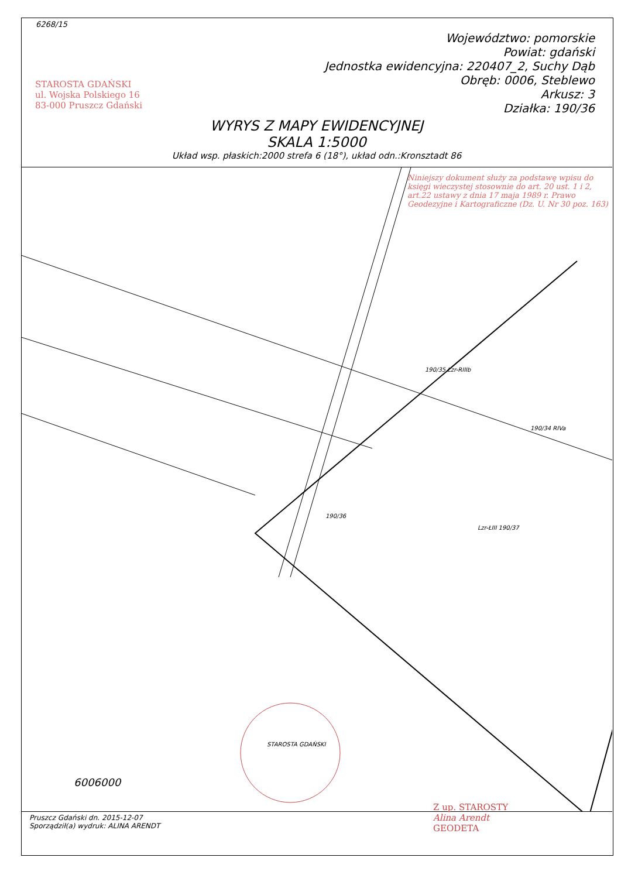6268/15
Województwo: pomorskie
Powiat: gdański
Jednostka ewidencyjna: 220407_2, Suchy Dąb
Obręb: 0006, Steblewo
Arkusz: 3
Działka: 190/36
WYRYS Z MAPY EWIDENCYJNEJ
SKALA 1:5000
Układ wsp. płaskich:2000 strefa 6 (18°), układ odn.:Kronsztadt 86
STAROSTA GDAŃSKI
ul. Wojska Polskiego 16
83-000 Pruszcz Gdański
Niniejszy dokument służy za podstawę wpisu do księgi wieczystej stosownie do art. 20 ust. 1 i 2, art.22 ustawy z dnia 17 maja 1989 r. Prawo Geodezyjne i Kartograficzne (Dz. U. Nr 30 poz. 163)
190/36
190/35 Lzr-RIIIb
190/34 RIVa
Lzr-ŁIII 190/37
STAROSTA GDAŃSKI
6006000
Pruszcz Gdański dn. 2015-12-07
Sporządził(a) wydruk: ALINA ARENDT
Z up. STAROSTY
Alina Arendt
GEODETA